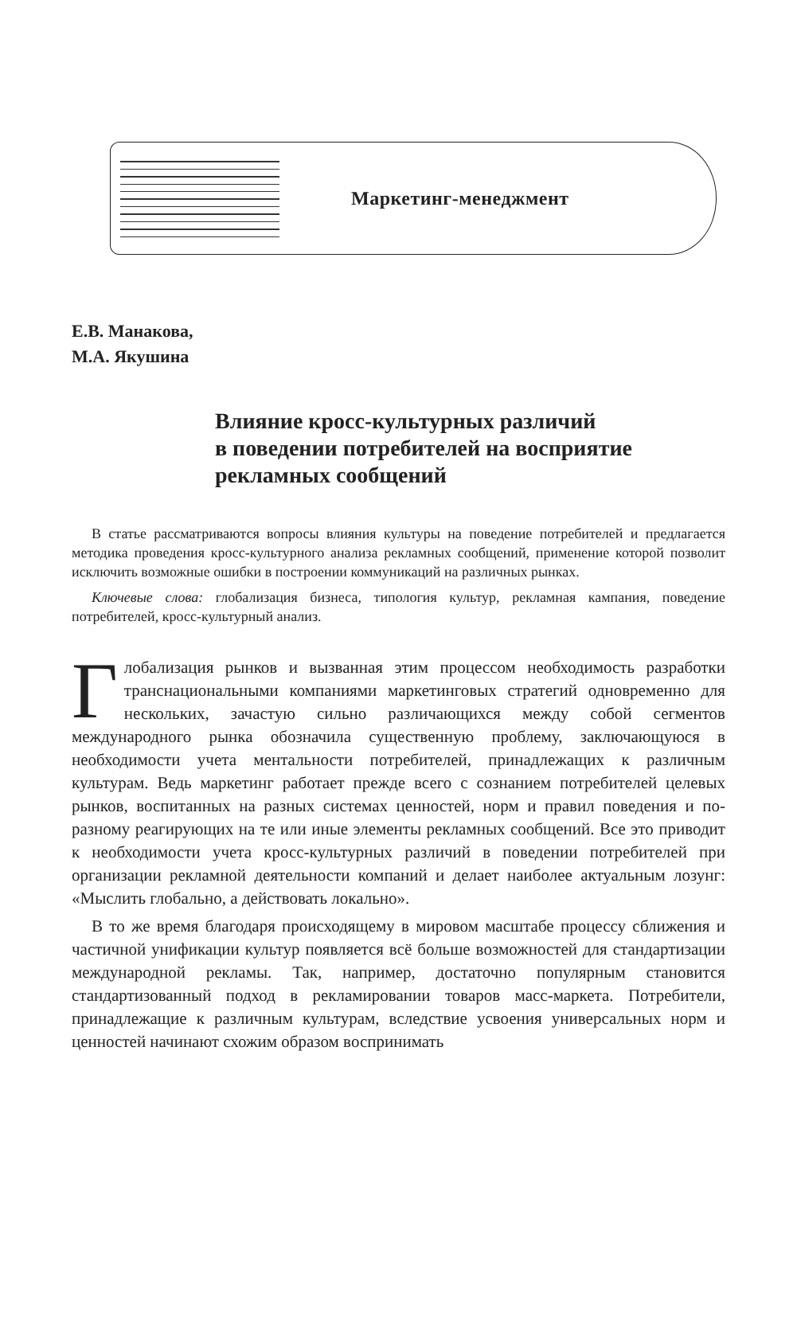Маркетинг-менеджмент
Е.В. Манакова,
М.А. Якушина
Влияние кросс-культурных различий
в поведении потребителей на восприятие
рекламных сообщений
В статье рассматриваются вопросы влияния культуры на поведение потребителей и предлагается методика проведения кросс-культурного анализа рекламных сообщений, применение которой позволит исключить возможные ошибки в построении коммуникаций на различных рынках.
Ключевые слова: глобализация бизнеса, типология культур, рекламная кампания, поведение потребителей, кросс-культурный анализ.
Глобализация рынков и вызванная этим процессом необходимость разработки транснациональными компаниями маркетинговых стратегий одновременно для нескольких, зачастую сильно различающихся между собой сегментов международного рынка обозначила существенную проблему, заключающуюся в необходимости учета ментальности потребителей, принадлежащих к различным культурам. Ведь маркетинг работает прежде всего с сознанием потребителей целевых рынков, воспитанных на разных системах ценностей, норм и правил поведения и по-разному реагирующих на те или иные элементы рекламных сообщений. Все это приводит к необходимости учета кросс-культурных различий в поведении потребителей при организации рекламной деятельности компаний и делает наиболее актуальным лозунг: «Мыслить глобально, а действовать локально».
В то же время благодаря происходящему в мировом масштабе процессу сближения и частичной унификации культур появляется всё больше возможностей для стандартизации международной рекламы. Так, например, достаточно популярным становится стандартизованный подход в рекламировании товаров масс-маркета. Потребители, принадлежащие к различным культурам, вследствие усвоения универсальных норм и ценностей начинают схожим образом воспринимать